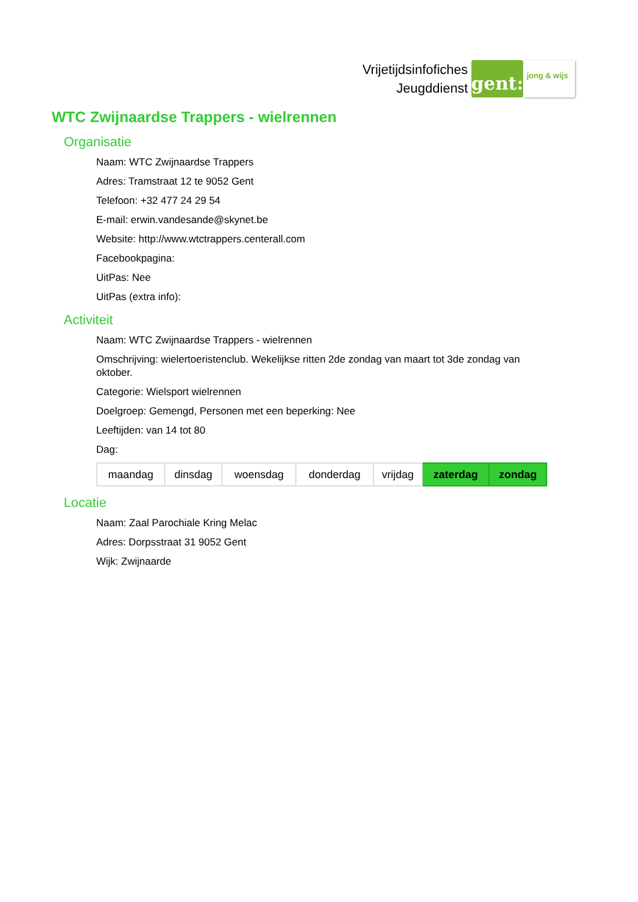Vrijetijdsinfofiches
Jeugddienst
gent:
jong & wijs
WTC Zwijnaardse Trappers - wielrennen
Organisatie
Naam: WTC Zwijnaardse Trappers
Adres: Tramstraat 12 te 9052 Gent
Telefoon: +32 477 24 29 54
E-mail: erwin.vandesande@skynet.be
Website: http://www.wtctrappers.centerall.com
Facebookpagina:
UitPas: Nee
UitPas (extra info):
Activiteit
Naam: WTC Zwijnaardse Trappers - wielrennen
Omschrijving: wielertoeristenclub. Wekelijkse ritten 2de zondag van maart tot 3de zondag van oktober.
Categorie: Wielsport wielrennen
Doelgroep: Gemengd, Personen met een beperking: Nee
Leeftijden: van 14 tot 80
Dag:
| maandag | dinsdag | woensdag | donderdag | vrijdag | zaterdag | zondag |
Locatie
Naam: Zaal Parochiale Kring Melac
Adres: Dorpsstraat 31 9052 Gent
Wijk: Zwijnaarde